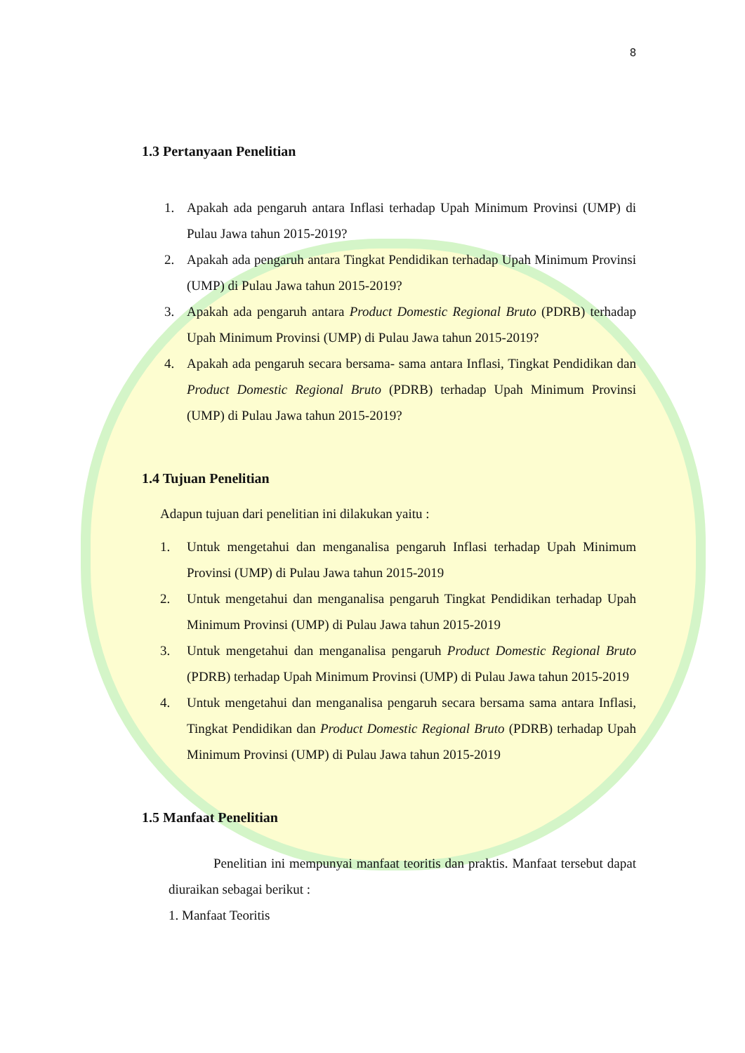8
1.3 Pertanyaan Penelitian
1. Apakah ada pengaruh antara Inflasi terhadap Upah Minimum Provinsi (UMP) di Pulau Jawa tahun 2015-2019?
2. Apakah ada pengaruh antara Tingkat Pendidikan terhadap Upah Minimum Provinsi (UMP) di Pulau Jawa tahun 2015-2019?
3. Apakah ada pengaruh antara Product Domestic Regional Bruto (PDRB) terhadap Upah Minimum Provinsi (UMP) di Pulau Jawa tahun 2015-2019?
4. Apakah ada pengaruh secara bersama- sama antara Inflasi, Tingkat Pendidikan dan Product Domestic Regional Bruto (PDRB) terhadap Upah Minimum Provinsi (UMP) di Pulau Jawa tahun 2015-2019?
1.4 Tujuan Penelitian
Adapun tujuan dari penelitian ini dilakukan yaitu :
1. Untuk mengetahui dan menganalisa pengaruh Inflasi terhadap Upah Minimum Provinsi (UMP) di Pulau Jawa tahun 2015-2019
2. Untuk mengetahui dan menganalisa pengaruh Tingkat Pendidikan terhadap Upah Minimum Provinsi (UMP) di Pulau Jawa tahun 2015-2019
3. Untuk mengetahui dan menganalisa pengaruh Product Domestic Regional Bruto (PDRB) terhadap Upah Minimum Provinsi (UMP) di Pulau Jawa tahun 2015-2019
4. Untuk mengetahui dan menganalisa pengaruh secara bersama sama antara Inflasi, Tingkat Pendidikan dan Product Domestic Regional Bruto (PDRB) terhadap Upah Minimum Provinsi (UMP) di Pulau Jawa tahun 2015-2019
1.5 Manfaat Penelitian
Penelitian ini mempunyai manfaat teoritis dan praktis. Manfaat tersebut dapat diuraikan sebagai berikut :
1. Manfaat Teoritis